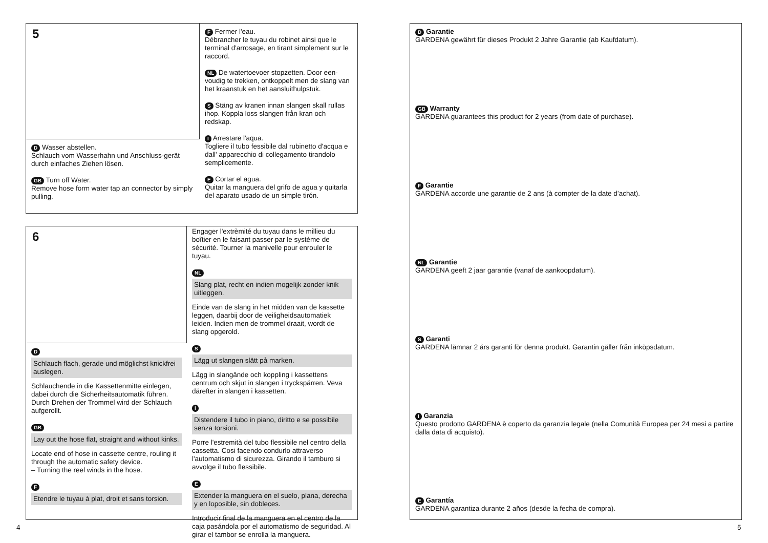5
D Wasser abstellen.
Schlauch vom Wasserhahn und Anschluss-gerät durch einfaches Ziehen lösen.
GB Turn off Water.
Remove hose form water tap an connector by simply pulling.
F Fermer l'eau.
Débrancher le tuyau du robinet ainsi que le terminal d'arrosage, en tirant simplement sur le raccord.
NL De watertoevoer stopzetten. Door een-voudig te trekken, ontkoppelt men de slang van het kraanstuk en het aansluithulpstuk.
S Stäng av kranen innan slangen skall rullas ihop. Koppla loss slangen från kran och redskap.
I Arrestare l'aqua.
Togliere il tubo fessibile dal rubinetto d'acqua e dall' apparecchio di collegamento tirandolo semplicemente.
E Cortar el agua.
Quitar la manguera del grifo de agua y quitarla del aparato usado de un simple tirón.
6
D
Schlauch flach, gerade und möglichst knickfrei auslegen.
Schlauchende in die Kassettenmitte einlegen, dabei durch die Sicherheitsautomatik führen. Durch Drehen der Trommel wird der Schlauch aufgerollt.
GB
Lay out the hose flat, straight and without kinks.
Locate end of hose in cassette centre, rouling it through the automatic safety device.
– Turning the reel winds in the hose.
F
Etendre le tuyau à plat, droit et sans torsion.
Engager l'extrèmité du tuyau dans le millieu du boîtier en le faisant passer par le système de sécurité. Tourner la manivelle pour enrouler le tuyau.
NL
Slang plat, recht en indien mogelijk zonder knik uitleggen.
Einde van de slang in het midden van de kassette leggen, daarbij door de veiligheidsautomatiek leiden. Indien men de trommel draait, wordt de slang opgerold.
S
Lägg ut slangen slätt på marken.
Lägg in slangände och koppling i kassettens centrum och skjut in slangen i tryckspärren. Veva därefter in slangen i kassetten.
I
Distendere il tubo in piano, diritto e se possibile senza torsioni.
Porre l'estremità del tubo flessibile nel centro della cassetta. Cosi facendo condurlo attraverso l'automatismo di sicurezza. Girando il tamburo si avvolge il tubo flessibile.
E
Extender la manguera en el suelo, plana, derecha y en loposible, sin dobleces.
Introducir final de la manguera en el centro de la caja pasándola por el automatismo de seguridad. Al girar el tambor se enrolla la manguera.
D Garantie
GARDENA gewährt für dieses Produkt 2 Jahre Garantie (ab Kaufdatum).
GB Warranty
GARDENA guarantees this product for 2 years (from date of purchase).
F Garantie
GARDENA accorde une garantie de 2 ans (à compter de la date d’achat).
NL Garantie
GARDENA geeft 2 jaar garantie (vanaf de aankoopdatum).
S Garanti
GARDENA lämnar 2 års garanti för denna produkt. Garantin gäller från inköpsdatum.
I Garanzia
Questo prodotto GARDENA è coperto da garanzia legale (nella Comunità Europea per 24 mesi a partire dalla data di acquisto).
E Garantía
GARDENA garantiza durante 2 años (desde la fecha de compra).
4 5